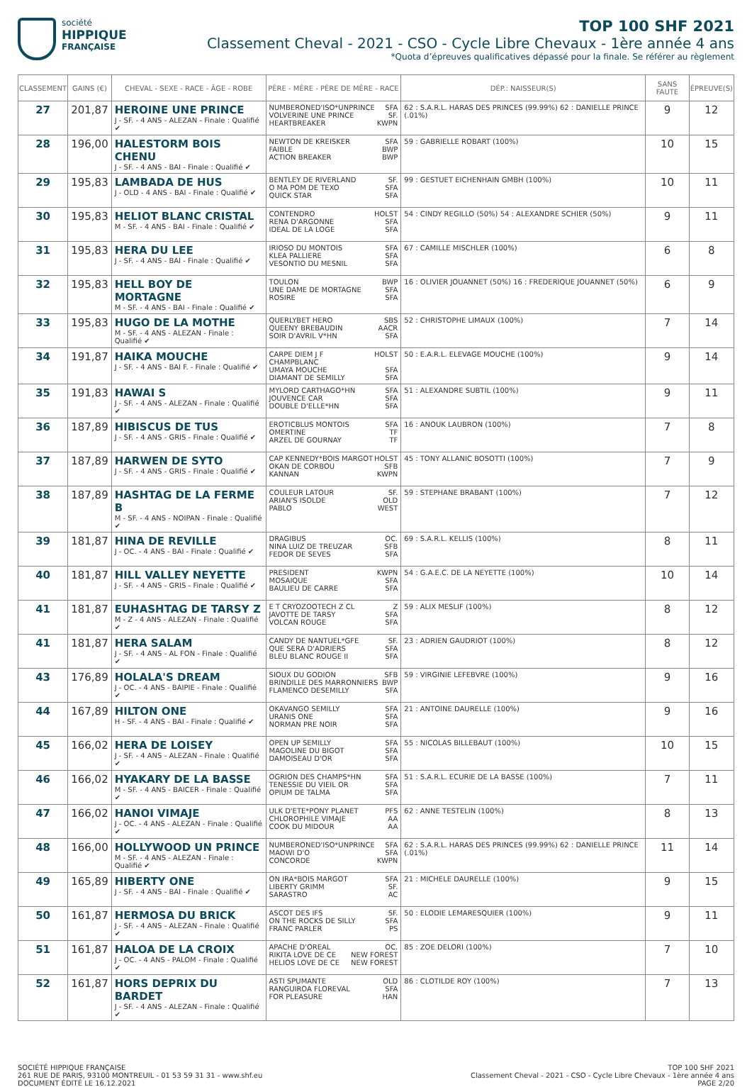société
HIPPIQUE
FRANÇAISE
TOP 100 SHF 2021
Classement Cheval - 2021 - CSO - Cycle Libre Chevaux - 1ère année 4 ans
*Quota d’épreuves qualificatives dépassé pour la finale. Se référer au règlement
| CLASSEMENT | GAINS (€) | CHEVAL - SEXE - RACE - ÂGE - ROBE | PÈRE - MÈRE - PÈRE DE MÈRE - RACE | DÉP.: NAISSEUR(S) | SANS FAUTE | ÉPREUVE(S) |
| --- | --- | --- | --- | --- | --- | --- |
| 27 | 201,87 | HEROINE UNE PRINCE J - SF. - 4 ANS - ALEZAN - Finale : Qualifié ✔ | NUMBERONED'ISO*UNPRINCE SFA VOLVERINE UNE PRINCE SF. HEARTBREAKER KWPN | 62 : S.A.R.L. HARAS DES PRINCES (99.99%) 62 : DANIELLE PRINCE (.01%) | 9 | 12 |
| 28 | 196,00 | HALESTORM BOIS CHENU J - SF. - 4 ANS - BAI - Finale : Qualifié ✔ | NEWTON DE KREISKER SFA FAIBLE BWP ACTION BREAKER BWP | 59 : GABRIELLE ROBART (100%) | 10 | 15 |
| 29 | 195,83 | LAMBADA DE HUS J - OLD - 4 ANS - BAI - Finale : Qualifié ✔ | BENTLEY DE RIVERLAND SF. O MA POM DE TEXO SFA QUICK STAR SFA | 99 : GESTUET EICHENHAIN GMBH (100%) | 10 | 11 |
| 30 | 195,83 | HELIOT BLANC CRISTAL M - SF. - 4 ANS - BAI - Finale : Qualifié ✔ | CONTENDRO HOLST RENA D'ARGONNE SFA IDEAL DE LA LOGE SFA | 54 : CINDY REGILLO (50%) 54 : ALEXANDRE SCHIER (50%) | 9 | 11 |
| 31 | 195,83 | HERA DU LEE J - SF. - 4 ANS - BAI - Finale : Qualifié ✔ | IRIOSO DU MONTOIS SFA KLEA PALLIERE SFA VESONTIO DU MESNIL SFA | 67 : CAMILLE MISCHLER (100%) | 6 | 8 |
| 32 | 195,83 | HELL BOY DE MORTAGNE M - SF. - 4 ANS - BAI - Finale : Qualifié ✔ | TOULON BWP UNE DAME DE MORTAGNE SFA ROSIRE SFA | 16 : OLIVIER JOUANNET (50%) 16 : FREDERIQUE JOUANNET (50%) | 6 | 9 |
| 33 | 195,83 | HUGO DE LA MOTHE M - SF. - 4 ANS - ALEZAN - Finale : Qualifié ✔ | QUERLYBET HERO SBS QUEENY BREBAUDIN AACR SOIR D'AVRIL V*HN SFA | 52 : CHRISTOPHE LIMAUX (100%) | 7 | 14 |
| 34 | 191,87 | HAIKA MOUCHE J - SF. - 4 ANS - BAI F. - Finale : Qualifié ✔ | CARPE DIEM J F CHAMPBLANC HOLST UMAYA MOUCHE SFA DIAMANT DE SEMILLY SFA | 50 : E.A.R.L. ELEVAGE MOUCHE (100%) | 9 | 14 |
| 35 | 191,83 | HAWAI S J - SF. - 4 ANS - ALEZAN - Finale : Qualifié ✔ | MYLORD CARTHAGO*HN SFA JOUVENCE CAR SFA DOUBLE D'ELLE*HN SFA | 51 : ALEXANDRE SUBTIL (100%) | 9 | 11 |
| 36 | 187,89 | HIBISCUS DE TUS J - SF. - 4 ANS - GRIS - Finale : Qualifié ✔ | EROTICBLUS MONTOIS SFA OMERTINE TF ARZEL DE GOURNAY TF | 16 : ANOUK LAUBRON (100%) | 7 | 8 |
| 37 | 187,89 | HARWEN DE SYTO J - SF. - 4 ANS - GRIS - Finale : Qualifié ✔ | CAP KENNEDY*BOIS MARGOT HOLST OKAN DE CORBOU SFB KANNAN KWPN | 45 : TONY ALLANIC BOSOTTI (100%) | 7 | 9 |
| 38 | 187,89 | HASHTAG DE LA FERME B M - SF. - 4 ANS - NOIPAN - Finale : Qualifié ✔ | COULEUR LATOUR SF. ARIAN'S ISOLDE OLD PABLO WEST | 59 : STEPHANE BRABANT (100%) | 7 | 12 |
| 39 | 181,87 | HINA DE REVILLE J - OC. - 4 ANS - BAI - Finale : Qualifié ✔ | DRAGIBUS OC. NINA LUIZ DE TREUZAR SFB FEDOR DE SEVES SFA | 69 : S.A.R.L. KELLIS (100%) | 8 | 11 |
| 40 | 181,87 | HILL VALLEY NEYETTE J - SF. - 4 ANS - GRIS - Finale : Qualifié ✔ | PRESIDENT KWPN MOSAIQUE SFA BAULIEU DE CARRE SFA | 54 : G.A.E.C. DE LA NEYETTE (100%) | 10 | 14 |
| 41 | 181,87 | EUHASHTAG DE TARSY Z M - Z - 4 ANS - ALEZAN - Finale : Qualifié ✔ | E T CRYOZOOTECH Z CL Z JAVOTTE DE TARSY SFA VOLCAN ROUGE SFA | 59 : ALIX MESLIF (100%) | 8 | 12 |
| 41 | 181,87 | HERA SALAM J - SF. - 4 ANS - AL FON - Finale : Qualifié ✔ | CANDY DE NANTUEL*GFE SF. QUE SERA D'ADRIERS SFA BLEU BLANC ROUGE II SFA | 23 : ADRIEN GAUDRIOT (100%) | 8 | 12 |
| 43 | 176,89 | HOLALA'S DREAM J - OC. - 4 ANS - BAIPIE - Finale : Qualifié ✔ | SIOUX DU GODION SFB BRINDILLE DES MARRONNIERS BWP FLAMENCO DESEMILLY SFA | 59 : VIRGINIE LEFEBVRE (100%) | 9 | 16 |
| 44 | 167,89 | HILTON ONE H - SF. - 4 ANS - BAI - Finale : Qualifié ✔ | OKAVANGO SEMILLY SFA URANIS ONE SFA NORMAN PRE NOIR SFA | 21 : ANTOINE DAURELLE (100%) | 9 | 16 |
| 45 | 166,02 | HERA DE LOISEY J - SF. - 4 ANS - ALEZAN - Finale : Qualifié ✔ | OPEN UP SEMILLY SFA MAGOLINE DU BIGOT SFA DAMOISEAU D'OR SFA | 55 : NICOLAS BILLEBAUT (100%) | 10 | 15 |
| 46 | 166,02 | HYAKARY DE LA BASSE M - SF. - 4 ANS - BAICER - Finale : Qualifié ✔ | OGRION DES CHAMPS*HN SFA TENESSIE DU VIEIL OR SFA OPIUM DE TALMA SFA | 51 : S.A.R.L. ECURIE DE LA BASSE (100%) | 7 | 11 |
| 47 | 166,02 | HANOI VIMAJE J - OC. - 4 ANS - ALEZAN - Finale : Qualifié ✔ | ULK D'ETE*PONY PLANET PFS CHLOROPHILE VIMAJE AA COOK DU MIDOUR AA | 62 : ANNE TESTELIN (100%) | 8 | 13 |
| 48 | 166,00 | HOLLYWOOD UN PRINCE M - SF. - 4 ANS - ALEZAN - Finale : Qualifié ✔ | NUMBERONED'ISO*UNPRINCE SFA MAOWI D'O SFA CONCORDE KWPN | 62 : S.A.R.L. HARAS DES PRINCES (99.99%) 62 : DANIELLE PRINCE (.01%) | 11 | 14 |
| 49 | 165,89 | HIBERTY ONE J - SF. - 4 ANS - BAI - Finale : Qualifié ✔ | ON IRA*BOIS MARGOT SFA LIBERTY GRIMM SF. SARASTRO AC | 21 : MICHELE DAURELLE (100%) | 9 | 15 |
| 50 | 161,87 | HERMOSA DU BRICK J - SF. - 4 ANS - ALEZAN - Finale : Qualifié ✔ | ASCOT DES IFS SF. ON THE ROCKS DE SILLY SFA FRANC PARLER PS | 50 : ELODIE LEMARESQUIER (100%) | 9 | 11 |
| 51 | 161,87 | HALOA DE LA CROIX J - OC. - 4 ANS - PALOM - Finale : Qualifié ✔ | APACHE D'OREAL OC. RIKITA LOVE DE CE NEW FOREST HELIOS LOVE DE CE NEW FOREST | 85 : ZOE DELORI (100%) | 7 | 10 |
| 52 | 161,87 | HORS DEPRIX DU BARDET J - SF. - 4 ANS - ALEZAN - Finale : Qualifié ✔ | ASTI SPUMANTE OLD RANGUIROA FLOREVAL SFA FOR PLEASURE HAN | 86 : CLOTILDE ROY (100%) | 7 | 13 |
SOCIÉTÉ HIPPIQUE FRANÇAISE
261 RUE DE PARIS, 93100 MONTREUIL - 01 53 59 31 31 - www.shf.eu
DOCUMENT ÉDITÉ LE 16.12.2021
TOP 100 SHF 2021
Classement Cheval - 2021 - CSO - Cycle Libre Chevaux - 1ère année 4 ans
PAGE 2/20